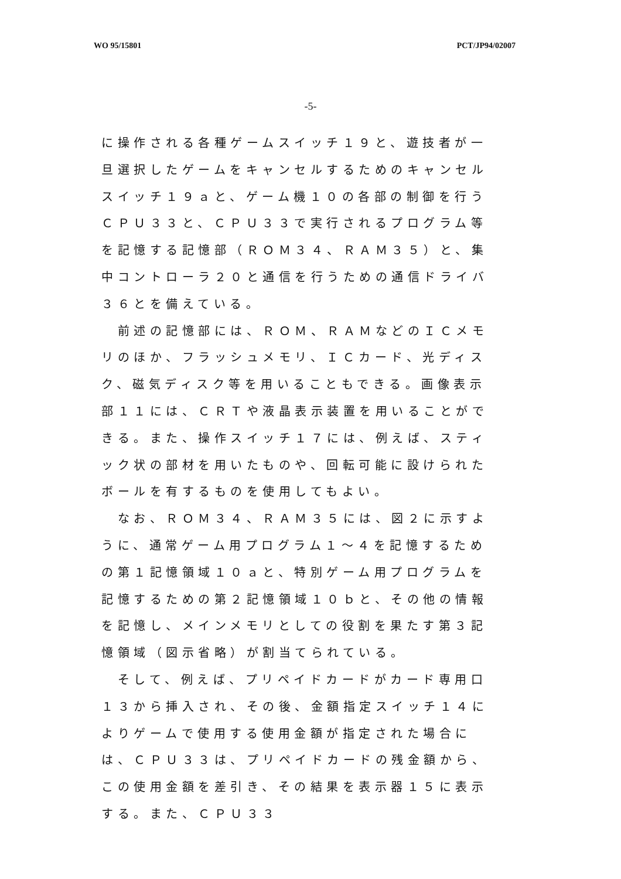WO 95/15801 PCT/JP94/02007
-5-
に操作される各種ゲームスイッチ１９と、遊技者が一旦選択したゲームをキャンセルするためのキャンセルスイッチ１９ａと、ゲーム機１０の各部の制御を行うＣＰＵ３３と、ＣＰＵ３３で実行されるプログラム等を記憶する記憶部（ＲＯＭ３４、ＲＡＭ３５）と、集中コントローラ２０と通信を行うための通信ドライバ３６とを備えている。
　前述の記憶部には、ＲＯＭ、ＲＡＭなどのＩＣメモリのほか、フラッシュメモリ、ＩＣカード、光ディスク、磁気ディスク等を用いることもできる。画像表示部１１には、ＣＲＴや液晶表示装置を用いることができる。また、操作スイッチ１７には、例えば、スティック状の部材を用いたものや、回転可能に設けられたボールを有するものを使用してもよい。
　なお、ＲＯＭ３４、ＲＡＭ３５には、図２に示すように、通常ゲーム用プログラム１～４を記憶するための第１記憶領域１０ａと、特別ゲーム用プログラムを記憶するための第２記憶領域１０ｂと、その他の情報を記憶し、メインメモリとしての役割を果たす第３記憶領域（図示省略）が割当てられている。
　そして、例えば、プリペイドカードがカード専用口１３から挿入され、その後、金額指定スイッチ１４によりゲームで使用する使用金額が指定された場合には、ＣＰＵ３３は、プリペイドカードの残金額から、この使用金額を差引き、その結果を表示器１５に表示する。また、ＣＰＵ３３